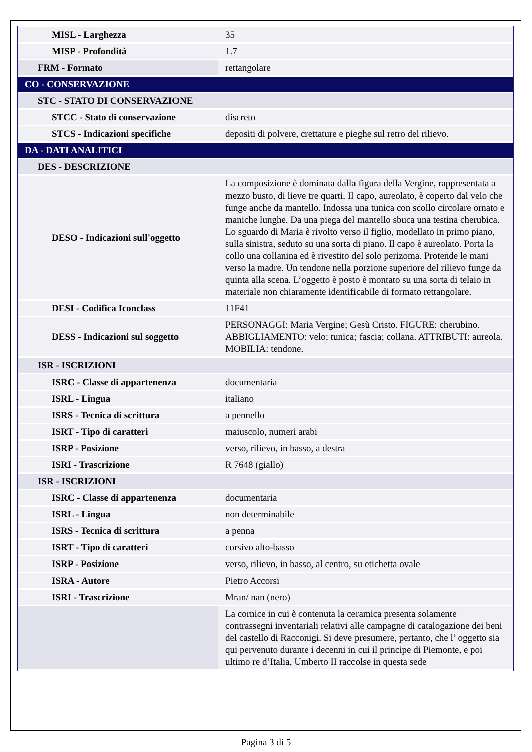| MISL - Larghezza | 35 |
| MISP - Profondità | 1.7 |
| FRM - Formato | rettangolare |
| CO - CONSERVAZIONE | |
| STC - STATO DI CONSERVAZIONE | |
| STCC - Stato di conservazione | discreto |
| STCS - Indicazioni specifiche | depositi di polvere, crettature e pieghe sul retro del rilievo. |
| DA - DATI ANALITICI | |
| DES - DESCRIZIONE | |
| DESO - Indicazioni sull'oggetto | La composizione è dominata dalla figura della Vergine, rappresentata a mezzo busto, di lieve tre quarti. Il capo, aureolato, è coperto dal velo che funge anche da mantello. Indossa una tunica con scollo circolare ornato e maniche lunghe. Da una piega del mantello sbuca una testina cherubica. Lo sguardo di Maria è rivolto verso il figlio, modellato in primo piano, sulla sinistra, seduto su una sorta di piano. Il capo è aureolato. Porta la collo una collanina ed è rivestito del solo perizoma. Protende le mani verso la madre. Un tendone nella porzione superiore del rilievo funge da quinta alla scena. L’oggetto è posto è montato su una sorta di telaio in materiale non chiaramente identificabile di formato rettangolare. |
| DESI - Codifica Iconclass | 11F41 |
| DESS - Indicazioni sul soggetto | PERSONAGGI: Maria Vergine; Gesù Cristo. FIGURE: cherubino. ABBIGLIAMENTO: velo; tunica; fascia; collana. ATTRIBUTI: aureola. MOBILIA: tendone. |
| ISR - ISCRIZIONI | |
| ISRC - Classe di appartenenza | documentaria |
| ISRL - Lingua | italiano |
| ISRS - Tecnica di scrittura | a pennello |
| ISRT - Tipo di caratteri | maiuscolo, numeri arabi |
| ISRP - Posizione | verso, rilievo, in basso, a destra |
| ISRI - Trascrizione | R 7648 (giallo) |
| ISR - ISCRIZIONI | |
| ISRC - Classe di appartenenza | documentaria |
| ISRL - Lingua | non determinabile |
| ISRS - Tecnica di scrittura | a penna |
| ISRT - Tipo di caratteri | corsivo alto-basso |
| ISRP - Posizione | verso, rilievo, in basso, al centro, su etichetta ovale |
| ISRA - Autore | Pietro Accorsi |
| ISRI - Trascrizione | Mran/ nan (nero) |
| | La cornice in cui è contenuta la ceramica presenta solamente contrassegni inventariali relativi alle campagne di catalogazione dei beni del castello di Racconigi. Si deve presumere, pertanto, che l’ oggetto sia qui pervenuto durante i decenni in cui il principe di Piemonte, e poi ultimo re d’Italia, Umberto II raccolse in questa sede |
Pagina 3 di 5